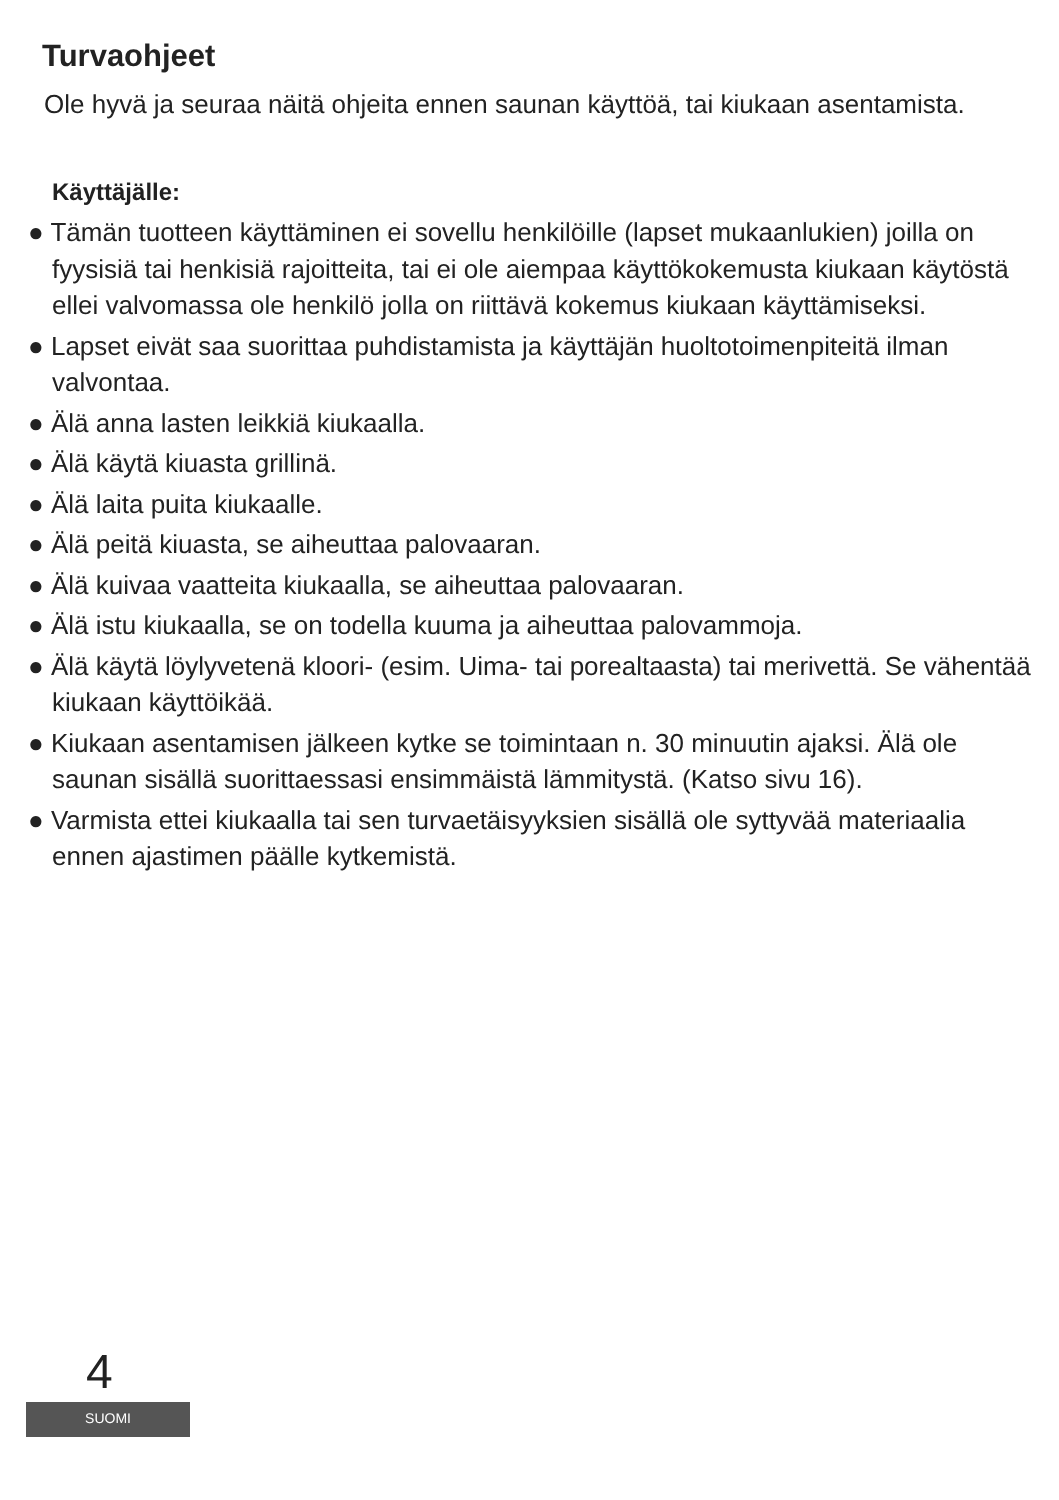Turvaohjeet
Ole hyvä ja seuraa näitä ohjeita ennen saunan käyttöä, tai kiukaan asentamista.
Käyttäjälle:
● Tämän tuotteen käyttäminen ei sovellu henkilöille (lapset mukaanlukien) joilla on fyysisiä tai henkisiä rajoitteita, tai ei ole aiempaa käyttökokemusta kiukaan käytöstä ellei valvomassa ole henkilö jolla on riittävä kokemus kiukaan käyttämiseksi.
● Lapset eivät saa suorittaa puhdistamista ja käyttäjän huoltotoimenpiteitä ilman valvontaa.
● Älä anna lasten leikkiä kiukaalla.
● Älä käytä kiuasta grillinä.
● Älä laita puita kiukaalle.
● Älä peitä kiuasta, se aiheuttaa palovaaran.
● Älä kuivaa vaatteita kiukaalla, se aiheuttaa palovaaran.
● Älä istu kiukaalla, se on todella kuuma ja aiheuttaa palovammoja.
● Älä käytä löylyvetenä kloori- (esim. Uima- tai porealtaasta) tai merivettä. Se vähentää kiukaan käyttöikää.
● Kiukaan asentamisen jälkeen kytke se toimintaan n. 30 minuutin ajaksi. Älä ole saunan sisällä suorittaessasi ensimmäistä lämmitystä. (Katso sivu 16).
● Varmista ettei kiukaalla tai sen turvaetäisyyksien sisällä ole syttyvää materiaalia ennen ajastimen päälle kytkemistä.
4
SUOMI